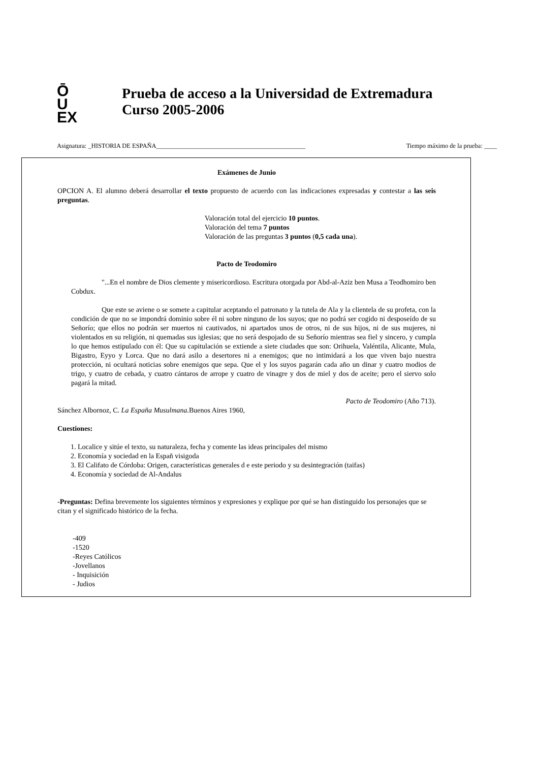Ō
U
EX
Prueba de acceso a la Universidad de Extremadura
Curso 2005-2006
Asignatura: _HISTORIA DE ESPAÑA_______________________________________________ Tiempo máximo de la prueba: ____
Exámenes de Junio
OPCION A. El alumno deberá desarrollar el texto propuesto de acuerdo con las indicaciones expresadas y contestar a las seis preguntas.
Valoración total del ejercicio 10 puntos.
Valoración del tema 7 puntos
Valoración de las preguntas 3 puntos (0,5 cada una).
Pacto de Teodomiro
"...En el nombre de Dios clemente y misericordioso. Escritura otorgada por Abd-al-Aziz ben Musa a Teodhomiro ben Cobdux.
Que este se aviene o se somete a capitular aceptando el patronato y la tutela de Ala y la clientela de su profeta, con la condición de que no se impondrá dominio sobre él ni sobre ninguno de los suyos; que no podrá ser cogido ni desposeído de su Señorío; que ellos no podrán ser muertos ni cautivados, ni apartados unos de otros, ni de sus hijos, ni de sus mujeres, ni violentados en su religión, ni quemadas sus iglesias; que no será despojado de su Señorío mientras sea fiel y sincero, y cumpla lo que hemos estipulado con él: Que su capitulación se extiende a siete ciudades que son: Orihuela, Valéntila, Alicante, Mula, Bigastro, Eyyo y Lorca. Que no dará asilo a desertores ni a enemigos; que no intimidará a los que viven bajo nuestra protección, ni ocultará noticias sobre enemigos que sepa. Que el y los suyos pagarán cada año un dinar y cuatro modios de trigo, y cuatro de cebada, y cuatro cántaros de arrope y cuatro de vinagre y dos de miel y dos de aceite; pero el siervo solo pagará la mitad.
Pacto de Teodomiro (Año 713).
Sánchez Albornoz, C. La España Musulmana. Buenos Aires 1960,
Cuestiones:
1. Localice y sitúe el texto, su naturaleza, fecha y comente las ideas principales del mismo
2. Economía y sociedad en la Españ visigoda
3. El Califato de Córdoba: Origen, características generales d e este periodo y su desintegración (taifas)
4. Economía y sociedad de Al-Andalus
-Preguntas: Defina brevemente los siguientes términos y expresiones y explique por qué se han distinguido los personajes que se citan y el significado histórico de la fecha.
-409
-1520
-Reyes Católicos
-Jovellanos
- Inquisición
- Judios